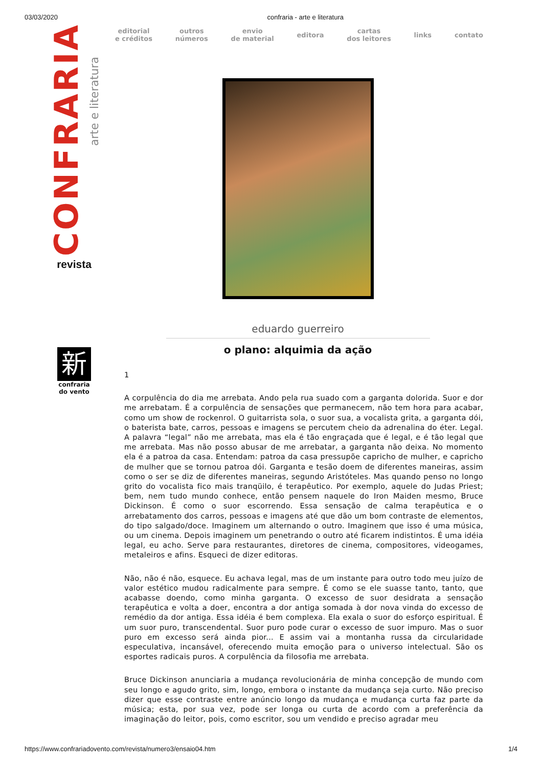03/03/2020 confraria - arte e literatura
CONFRARIA arte e literatura
revista
新
confraria
do vento
editorial
e créditos outros
números envio
de material editora cartas
dos leitores links contato
eduardo guerreiro
o plano: alquimia da ação
1
A corpulência do dia me arrebata. Ando pela rua suado com a garganta dolorida. Suor e dor me arrebatam. É a corpulência de sensações que permanecem, não tem hora para acabar, como um show de rockenrol. O guitarrista sola, o suor sua, a vocalista grita, a garganta dói, o baterista bate, carros, pessoas e imagens se percutem cheio da adrenalina do éter. Legal. A palavra “legal” não me arrebata, mas ela é tão engraçada que é legal, e é tão legal que me arrebata. Mas não posso abusar de me arrebatar, a garganta não deixa. No momento ela é a patroa da casa. Entendam: patroa da casa pressupõe capricho de mulher, e capricho de mulher que se tornou patroa dói. Garganta e tesão doem de diferentes maneiras, assim como o ser se diz de diferentes maneiras, segundo Aristóteles. Mas quando penso no longo grito do vocalista fico mais tranqüilo, é terapêutico. Por exemplo, aquele do Judas Priest; bem, nem tudo mundo conhece, então pensem naquele do Iron Maiden mesmo, Bruce Dickinson. É como o suor escorrendo. Essa sensação de calma terapêutica e o arrebatamento dos carros, pessoas e imagens até que dão um bom contraste de elementos, do tipo salgado/doce. Imaginem um alternando o outro. Imaginem que isso é uma música, ou um cinema. Depois imaginem um penetrando o outro até ficarem indistintos. É uma idéia legal, eu acho. Serve para restaurantes, diretores de cinema, compositores, videogames, metaleiros e afins. Esqueci de dizer editoras.
Não, não é não, esquece. Eu achava legal, mas de um instante para outro todo meu juízo de valor estético mudou radicalmente para sempre. É como se ele suasse tanto, tanto, que acabasse doendo, como minha garganta. O excesso de suor desidrata a sensação terapêutica e volta a doer, encontra a dor antiga somada à dor nova vinda do excesso de remédio da dor antiga. Essa idéia é bem complexa. Ela exala o suor do esforço espiritual. É um suor puro, transcendental. Suor puro pode curar o excesso de suor impuro. Mas o suor puro em excesso será ainda pior... E assim vai a montanha russa da circularidade especulativa, incansável, oferecendo muita emoção para o universo intelectual. São os esportes radicais puros. A corpulência da filosofia me arrebata.
Bruce Dickinson anunciaria a mudança revolucionária de minha concepção de mundo com seu longo e agudo grito, sim, longo, embora o instante da mudança seja curto. Não preciso dizer que esse contraste entre anúncio longo da mudança e mudança curta faz parte da música; esta, por sua vez, pode ser longa ou curta de acordo com a preferência da imaginação do leitor, pois, como escritor, sou um vendido e preciso agradar meu
https://www.confrariadovento.com/revista/numero3/ensaio04.htm 1/4